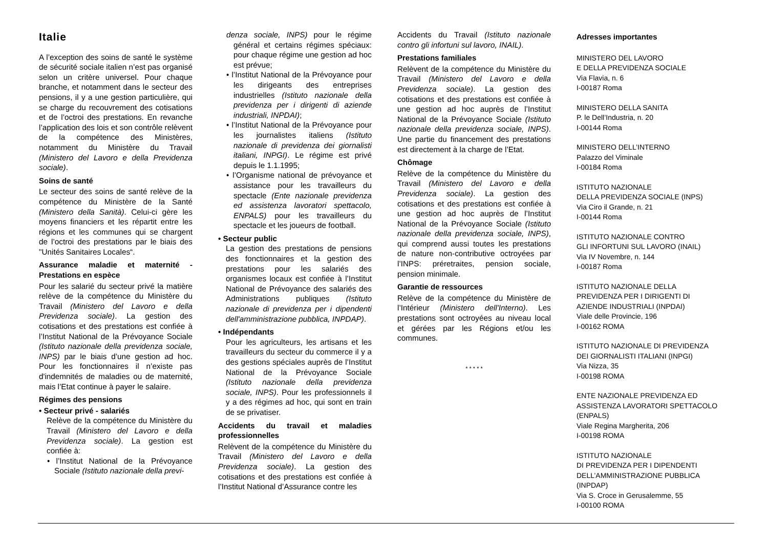Italie
A l’exception des soins de santé le système de sécurité sociale italien n’est pas organisé selon un critère universel. Pour chaque branche, et notamment dans le secteur des pensions, il y a une gestion particulière, qui se charge du recouvrement des cotisations et de l’octroi des prestations. En revanche l’application des lois et son contrôle relèvent de la compétence des Ministères, notamment du Ministère du Travail (Ministero del Lavoro e della Previdenza sociale).
Soins de santé
Le secteur des soins de santé relève de la compétence du Ministère de la Santé (Ministero della Sanità). Celui-ci gère les moyens financiers et les répartit entre les régions et les communes qui se chargent de l’octroi des prestations par le biais des "Unités Sanitaires Locales“.
Assurance maladie et maternité - Prestations en espèce
Pour les salarié du secteur privé la matière relève de la compétence du Ministère du Travail (Ministero del Lavoro e della Previdenza sociale). La gestion des cotisations et des prestations est confiée à l’Institut National de la Prévoyance Sociale (Istituto nazionale della previdenza sociale, INPS) par le biais d’une gestion ad hoc. Pour les fonctionnaires il n’existe pas d'indemnités de maladies ou de maternité, mais l’Etat continue à payer le salaire.
Régimes des pensions
• Secteur privé - salariés
Relève de la compétence du Ministère du Travail (Ministero del Lavoro e della Previdenza sociale). La gestion est confiée à:
• l’Institut National de la Prévoyance Sociale (Istituto nazionale della previ-
denza sociale, INPS) pour le régime général et certains régimes spéciaux: pour chaque régime une gestion ad hoc est prévue;
• l’Institut National de la Prévoyance pour les dirigeants des entreprises industrielles (Istituto nazionale della previdenza per i dirigenti di aziende industriali, INPDAI);
• l’Institut National de la Prévoyance pour les journalistes italiens (Istituto nazionale di previdenza dei giornalisti italiani, INPGI). Le régime est privé depuis le 1.1.1995;
• l’Organisme national de prévoyance et assistance pour les travailleurs du spectacle (Ente nazionale previdenza ed assistenza lavoratori spettacolo, ENPALS) pour les travailleurs du spectacle et les joueurs de football.
• Secteur public
La gestion des prestations de pensions des fonctionnaires et la gestion des prestations pour les salariés des organismes locaux est confiée à l’Institut National de Prévoyance des salariés des Administrations publiques (Istituto nazionale di previdenza per i dipendenti dell'amministrazione pubblica, INPDAP).
• Indépendants
Pour les agriculteurs, les artisans et les travailleurs du secteur du commerce il y a des gestions spéciales auprès de l’Institut National de la Prévoyance Sociale (Istituto nazionale della previdenza sociale, INPS). Pour les professionnels il y a des régimes ad hoc, qui sont en train de se privatiser.
Accidents du travail et maladies professionnelles
Relèvent de la compétence du Ministère du Travail (Ministero del Lavoro e della Previdenza sociale). La gestion des cotisations et des prestations est confiée à l’Institut National d’Assurance contre les
Accidents du Travail (Istituto nazionale contro gli infortuni sul lavoro, INAIL).
Prestations familiales
Relèvent de la compétence du Ministère du Travail (Ministero del Lavoro e della Previdenza sociale). La gestion des cotisations et des prestations est confiée à une gestion ad hoc auprès de l’Institut National de la Prévoyance Sociale (Istituto nazionale della previdenza sociale, INPS). Une partie du financement des prestations est directement à la charge de l’Etat.
Chômage
Relève de la compétence du Ministère du Travail (Ministero del Lavoro e della Previdenza sociale). La gestion des cotisations et des prestations est confiée à une gestion ad hoc auprès de l’Institut National de la Prévoyance Sociale (Istituto nazionale della previdenza sociale, INPS), qui comprend aussi toutes les prestations de nature non-contributive octroyées par l’INPS: préretraites, pension sociale, pension minimale.
Garantie de ressources
Relève de la compétence du Ministère de l’Intérieur (Ministero dell'Interno). Les prestations sont octroyées au niveau local et gérées par les Régions et/ou les communes.
* * * * *
Adresses importantes
MINISTERO DEL LAVORO
E DELLA PREVIDENZA SOCIALE
Via Flavia, n. 6
I-00187 Roma
MINISTERO DELLA SANITA
P. le Dell’Industria, n. 20
I-00144 Roma
MINISTERO DELL’INTERNO
Palazzo del Viminale
I-00184 Roma
ISTITUTO NAZIONALE
DELLA PREVIDENZA SOCIALE (INPS)
Via Ciro il Grande, n. 21
I-00144 Roma
ISTITUTO NAZIONALE CONTRO
GLI INFORTUNI SUL LAVORO (INAIL)
Via IV Novembre, n. 144
I-00187 Roma
ISTITUTO NAZIONALE DELLA
PREVIDENZA PER I DIRIGENTI DI
AZIENDE INDUSTRIALI (INPDAI)
Viale delle Provincie, 196
I-00162 ROMA
ISTITUTO NAZIONALE DI PREVIDENZA
DEI GIORNALISTI ITALIANI (INPGI)
Via Nizza, 35
I-00198 ROMA
ENTE NAZIONALE PREVIDENZA ED
ASSISTENZA LAVORATORI SPETTACOLO
(ENPALS)
Viale Regina Margherita, 206
I-00198 ROMA
ISTITUTO NAZIONALE
DI PREVIDENZA PER I DIPENDENTI
DELL’AMMINISTRAZIONE PUBBLICA
(INPDAP)
Via S. Croce in Gerusalemme, 55
I-00100 ROMA